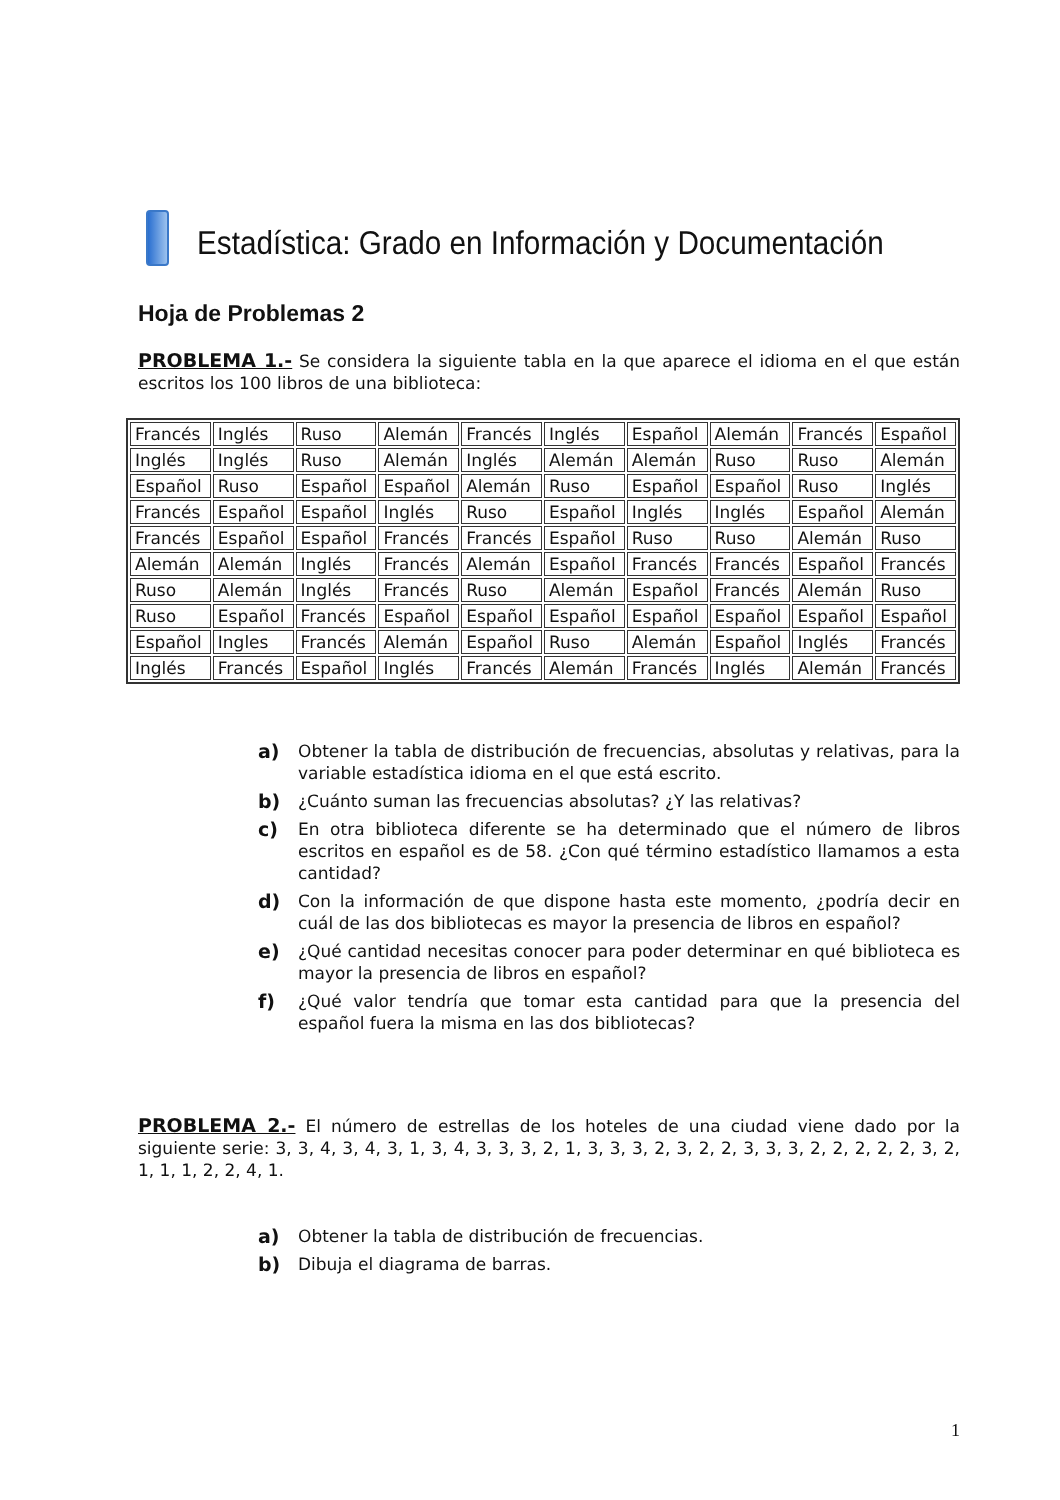Estadística: Grado en Información y Documentación
Hoja de Problemas 2
PROBLEMA 1.- Se considera la siguiente tabla en la que aparece el idioma en el que están escritos los 100 libros de una biblioteca:
| Francés | Inglés | Ruso | Alemán | Francés | Inglés | Español | Alemán | Francés | Español |
| Inglés | Inglés | Ruso | Alemán | Inglés | Alemán | Alemán | Ruso | Ruso | Alemán |
| Español | Ruso | Español | Español | Alemán | Ruso | Español | Español | Ruso | Inglés |
| Francés | Español | Español | Inglés | Ruso | Español | Inglés | Inglés | Español | Alemán |
| Francés | Español | Español | Francés | Francés | Español | Ruso | Ruso | Alemán | Ruso |
| Alemán | Alemán | Inglés | Francés | Alemán | Español | Francés | Francés | Español | Francés |
| Ruso | Alemán | Inglés | Francés | Ruso | Alemán | Español | Francés | Alemán | Ruso |
| Ruso | Español | Francés | Español | Español | Español | Español | Español | Español | Español |
| Español | Ingles | Francés | Alemán | Español | Ruso | Alemán | Español | Inglés | Francés |
| Inglés | Francés | Español | Inglés | Francés | Alemán | Francés | Inglés | Alemán | Francés |
a) Obtener la tabla de distribución de frecuencias, absolutas y relativas, para la variable estadística idioma en el que está escrito.
b) ¿Cuánto suman las frecuencias absolutas? ¿Y las relativas?
c) En otra biblioteca diferente se ha determinado que el número de libros escritos en español es de 58. ¿Con qué término estadístico llamamos a esta cantidad?
d) Con la información de que dispone hasta este momento, ¿podría decir en cuál de las dos bibliotecas es mayor la presencia de libros en español?
e) ¿Qué cantidad necesitas conocer para poder determinar en qué biblioteca es mayor la presencia de libros en español?
f) ¿Qué valor tendría que tomar esta cantidad para que la presencia del español fuera la misma en las dos bibliotecas?
PROBLEMA 2.- El número de estrellas de los hoteles de una ciudad viene dado por la siguiente serie: 3, 3, 4, 3, 4, 3, 1, 3, 4, 3, 3, 3, 2, 1, 3, 3, 3, 2, 3, 2, 2, 3, 3, 3, 2, 2, 2, 2, 2, 3, 2, 1, 1, 1, 2, 2, 4, 1.
a) Obtener la tabla de distribución de frecuencias.
b) Dibuja el diagrama de barras.
1